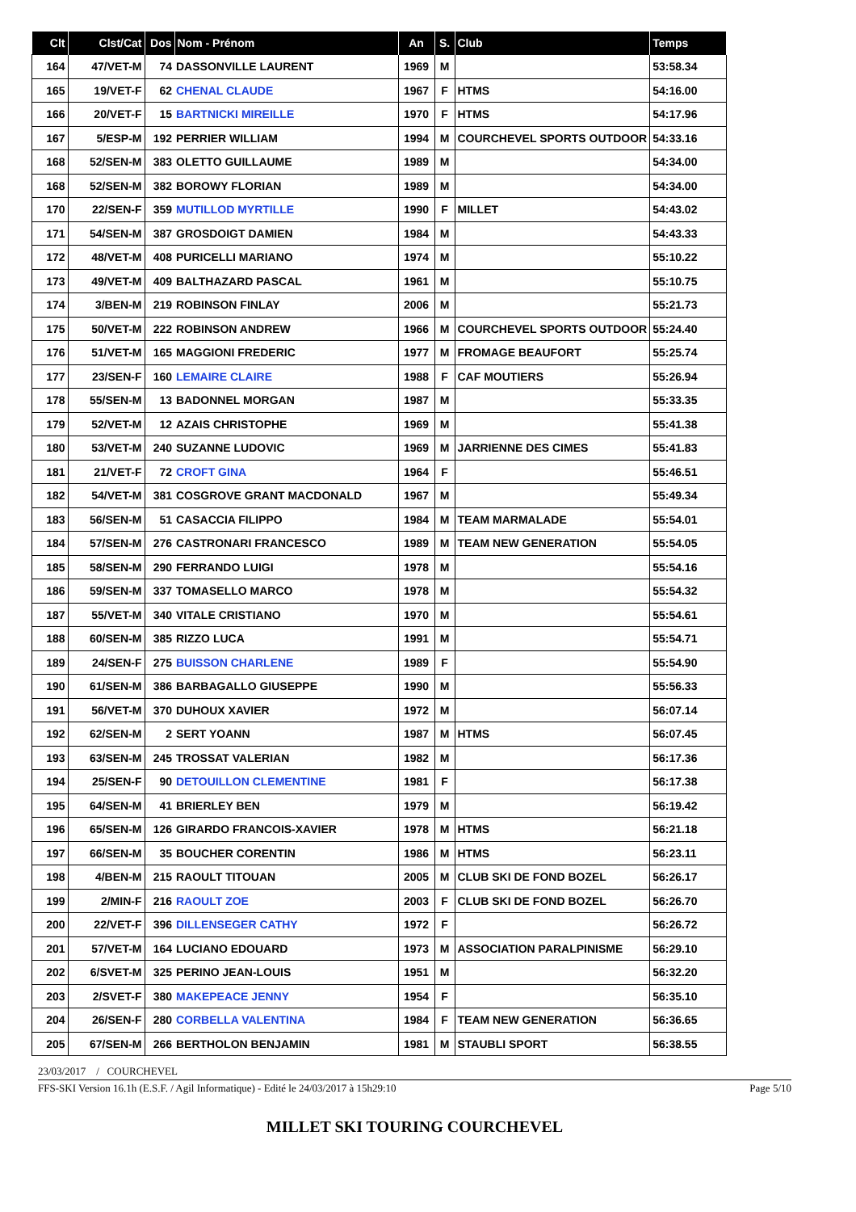| Clt | Clst/Cat | Dos | Nom - Prénom | An | S. | Club | Temps |
| --- | --- | --- | --- | --- | --- | --- | --- |
| 164 | 47/VET-M | 74 | DASSONVILLE LAURENT | 1969 | M | | 53:58.34 |
| 165 | 19/VET-F | 62 | CHENAL CLAUDE | 1967 | F | HTMS | 54:16.00 |
| 166 | 20/VET-F | 15 | BARTNICKI MIREILLE | 1970 | F | HTMS | 54:17.96 |
| 167 | 5/ESP-M | 192 | PERRIER WILLIAM | 1994 | M | COURCHEVEL SPORTS OUTDOOR | 54:33.16 |
| 168 | 52/SEN-M | 383 | OLETTO GUILLAUME | 1989 | M | | 54:34.00 |
| 168 | 52/SEN-M | 382 | BOROWY FLORIAN | 1989 | M | | 54:34.00 |
| 170 | 22/SEN-F | 359 | MUTILLOD MYRTILLE | 1990 | F | MILLET | 54:43.02 |
| 171 | 54/SEN-M | 387 | GROSDOIGT DAMIEN | 1984 | M | | 54:43.33 |
| 172 | 48/VET-M | 408 | PURICELLI MARIANO | 1974 | M | | 55:10.22 |
| 173 | 49/VET-M | 409 | BALTHAZARD PASCAL | 1961 | M | | 55:10.75 |
| 174 | 3/BEN-M | 219 | ROBINSON FINLAY | 2006 | M | | 55:21.73 |
| 175 | 50/VET-M | 222 | ROBINSON ANDREW | 1966 | M | COURCHEVEL SPORTS OUTDOOR | 55:24.40 |
| 176 | 51/VET-M | 165 | MAGGIONI FREDERIC | 1977 | M | FROMAGE BEAUFORT | 55:25.74 |
| 177 | 23/SEN-F | 160 | LEMAIRE CLAIRE | 1988 | F | CAF MOUTIERS | 55:26.94 |
| 178 | 55/SEN-M | 13 | BADONNEL MORGAN | 1987 | M | | 55:33.35 |
| 179 | 52/VET-M | 12 | AZAIS CHRISTOPHE | 1969 | M | | 55:41.38 |
| 180 | 53/VET-M | 240 | SUZANNE LUDOVIC | 1969 | M | JARRIENNE DES CIMES | 55:41.83 |
| 181 | 21/VET-F | 72 | CROFT GINA | 1964 | F | | 55:46.51 |
| 182 | 54/VET-M | 381 | COSGROVE GRANT MACDONALD | 1967 | M | | 55:49.34 |
| 183 | 56/SEN-M | 51 | CASACCIA FILIPPO | 1984 | M | TEAM MARMALADE | 55:54.01 |
| 184 | 57/SEN-M | 276 | CASTRONARI FRANCESCO | 1989 | M | TEAM NEW GENERATION | 55:54.05 |
| 185 | 58/SEN-M | 290 | FERRANDO LUIGI | 1978 | M | | 55:54.16 |
| 186 | 59/SEN-M | 337 | TOMASELLO MARCO | 1978 | M | | 55:54.32 |
| 187 | 55/VET-M | 340 | VITALE CRISTIANO | 1970 | M | | 55:54.61 |
| 188 | 60/SEN-M | 385 | RIZZO LUCA | 1991 | M | | 55:54.71 |
| 189 | 24/SEN-F | 275 | BUISSON CHARLENE | 1989 | F | | 55:54.90 |
| 190 | 61/SEN-M | 386 | BARBAGALLO GIUSEPPE | 1990 | M | | 55:56.33 |
| 191 | 56/VET-M | 370 | DUHOUX XAVIER | 1972 | M | | 56:07.14 |
| 192 | 62/SEN-M | 2 | SERT YOANN | 1987 | M | HTMS | 56:07.45 |
| 193 | 63/SEN-M | 245 | TROSSAT VALERIAN | 1982 | M | | 56:17.36 |
| 194 | 25/SEN-F | 90 | DETOUILLON CLEMENTINE | 1981 | F | | 56:17.38 |
| 195 | 64/SEN-M | 41 | BRIERLEY BEN | 1979 | M | | 56:19.42 |
| 196 | 65/SEN-M | 126 | GIRARDO FRANCOIS-XAVIER | 1978 | M | HTMS | 56:21.18 |
| 197 | 66/SEN-M | 35 | BOUCHER CORENTIN | 1986 | M | HTMS | 56:23.11 |
| 198 | 4/BEN-M | 215 | RAOULT TITOUAN | 2005 | M | CLUB SKI DE FOND BOZEL | 56:26.17 |
| 199 | 2/MIN-F | 216 | RAOULT ZOE | 2003 | F | CLUB SKI DE FOND BOZEL | 56:26.70 |
| 200 | 22/VET-F | 396 | DILLENSEGER CATHY | 1972 | F | | 56:26.72 |
| 201 | 57/VET-M | 164 | LUCIANO EDOUARD | 1973 | M | ASSOCIATION PARALPINISME | 56:29.10 |
| 202 | 6/SVET-M | 325 | PERINO JEAN-LOUIS | 1951 | M | | 56:32.20 |
| 203 | 2/SVET-F | 380 | MAKEPEACE JENNY | 1954 | F | | 56:35.10 |
| 204 | 26/SEN-F | 280 | CORBELLA VALENTINA | 1984 | F | TEAM NEW GENERATION | 56:36.65 |
| 205 | 67/SEN-M | 266 | BERTHOLON BENJAMIN | 1981 | M | STAUBLI SPORT | 56:38.55 |
23/03/2017 / COURCHEVEL
FFS-SKI Version 16.1h (E.S.F. / Agil Informatique) - Edité le 24/03/2017 à 15h29:10 Page 5/10
MILLET SKI TOURING COURCHEVEL